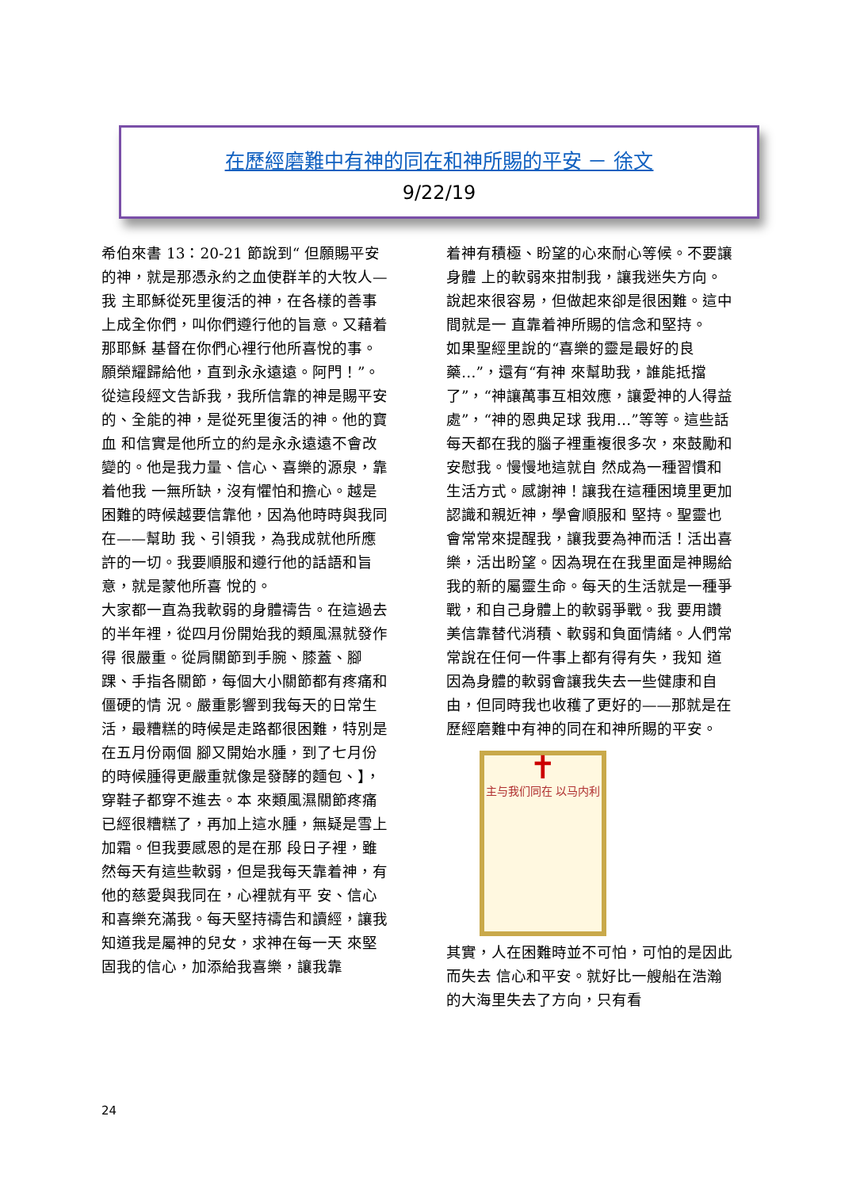在歷經磨難中有神的同在和神所賜的平安 － 徐文
9/22/19
希伯來書 13：20-21 節說到“ 但願賜平安的神，就是那憑永約之血使群羊的大牧人—我 主耶穌從死里復活的神，在各樣的善事上成全你們，叫你們遵行他的旨意。又藉着那耶穌 基督在你們心裡行他所喜悅的事。願榮耀歸給他，直到永永遠遠。阿門！”。 從這段經文告訴我，我所信靠的神是賜平安的、全能的神，是從死里復活的神。他的寶血 和信實是他所立的約是永永遠遠不會改變的。他是我力量、信心、喜樂的源泉，靠着他我 一無所缺，沒有懼怕和擔心。越是困難的時候越要信靠他，因為他時時與我同在——幫助 我、引領我，為我成就他所應許的一切。我要順服和遵行他的話語和旨意，就是蒙他所喜 悅的。
大家都一直為我軟弱的身體禱告。在這過去的半年裡，從四月份開始我的類風濕就發作得 很嚴重。從肩關節到手腕、膝蓋、腳踝、手指各關節，每個大小關節都有疼痛和僵硬的情 況。嚴重影響到我每天的日常生活，最糟糕的時候是走路都很困難，特別是在五月份兩個 腳又開始水腫，到了七月份的時候腫得更嚴重就像是發酵的麵包、】，穿鞋子都穿不進去。本 來類風濕關節疼痛已經很糟糕了，再加上這水腫，無疑是雪上加霜。但我要感恩的是在那 段日子裡，雖然每天有這些軟弱，但是我每天靠着神，有他的慈愛與我同在，心裡就有平 安、信心和喜樂充滿我。每天堅持禱告和讀經，讓我知道我是屬神的兒女，求神在每一天 來堅固我的信心，加添給我喜樂，讓我靠
着神有積極、盼望的心來耐心等候。不要讓身體 上的軟弱來拑制我，讓我迷失方向。說起來很容易，但做起來卻是很困難。這中間就是一 直靠着神所賜的信念和堅持。
如果聖經里說的“喜樂的靈是最好的良藥…”，還有“有神 來幫助我，誰能抵擋了”，“神讓萬事互相效應，讓愛神的人得益處”，“神的恩典足球 我用…”等等。這些話每天都在我的腦子裡重複很多次，來鼓勵和安慰我。慢慢地這就自 然成為一種習慣和生活方式。感謝神！讓我在這種困境里更加認識和親近神，學會順服和 堅持。聖靈也會常常來提醒我，讓我要為神而活！活出喜樂，活出盼望。因為現在在我里面是神賜給我的新的屬靈生命。每天的生活就是一種爭戰，和自己身體上的軟弱爭戰。我 要用讚美信靠替代消積、軟弱和負面情緒。人們常常說在任何一件事上都有得有失，我知 道因為身體的軟弱會讓我失去一些健康和自由，但同時我也收穫了更好的——那就是在歷經磨難中有神的同在和神所賜的平安。
✝
主与我们同在 以马内利
其實，人在困難時並不可怕，可怕的是因此而失去 信心和平安。就好比一艘船在浩瀚的大海里失去了方向，只有看
24